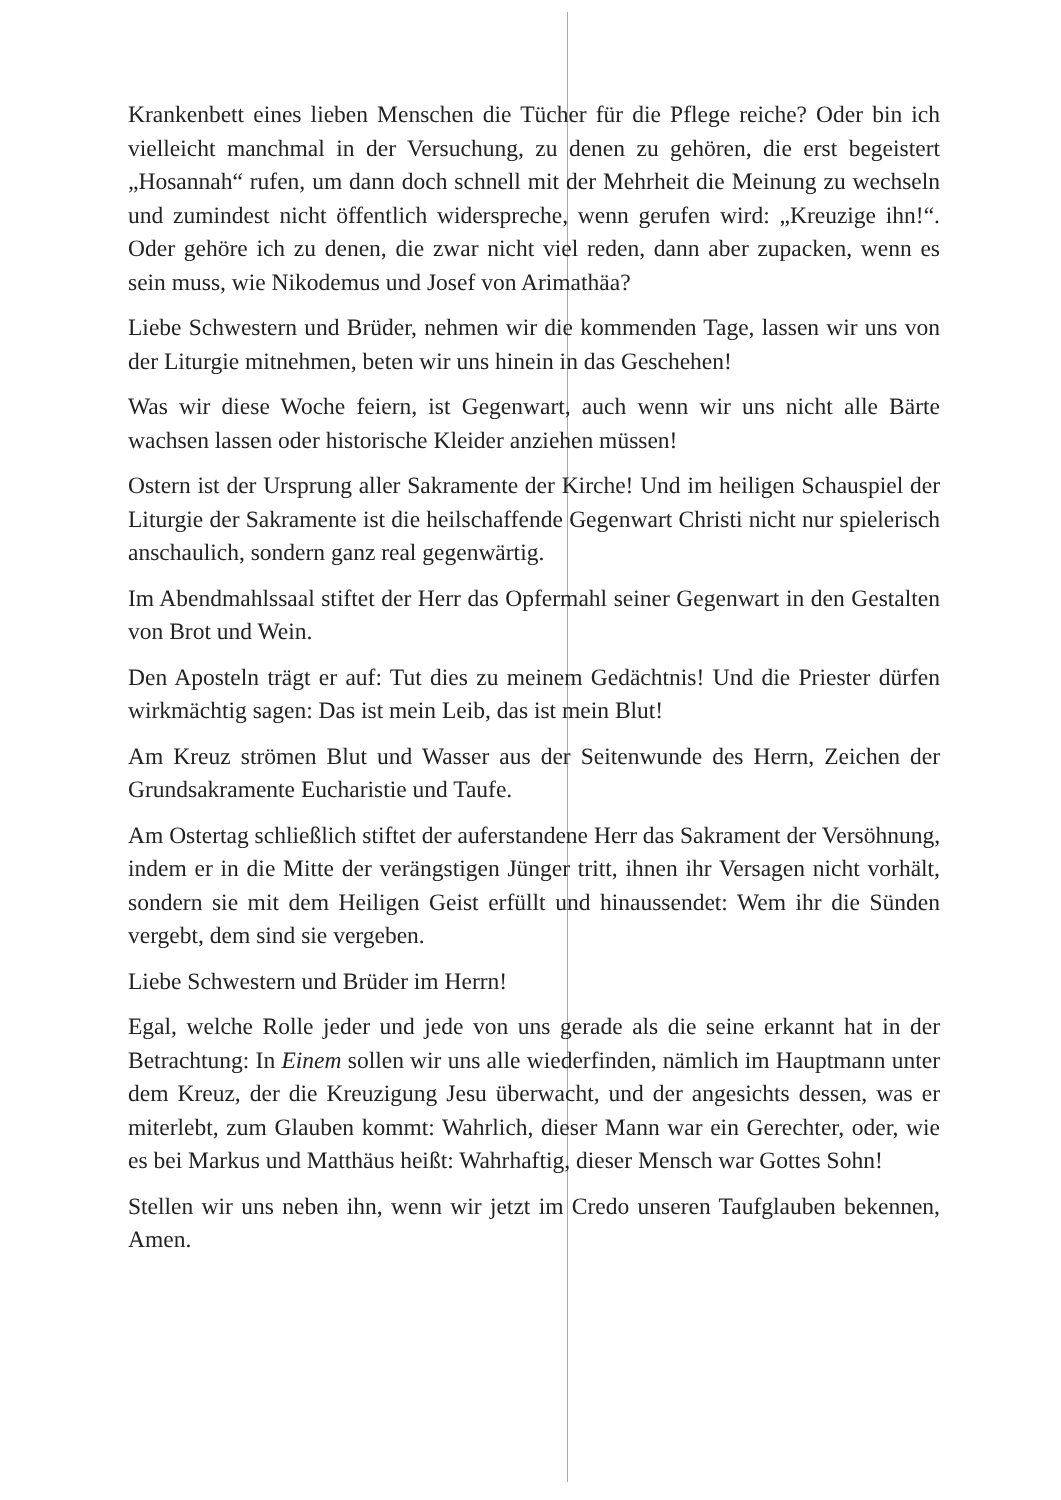Krankenbett eines lieben Menschen die Tücher für die Pflege reiche? Oder bin ich vielleicht manchmal in der Versuchung, zu denen zu gehören, die erst begeistert „Hosannah“ rufen, um dann doch schnell mit der Mehrheit die Meinung zu wechseln und zumindest nicht öffentlich widerspreche, wenn gerufen wird: „Kreuzige ihn!“. Oder gehöre ich zu denen, die zwar nicht viel reden, dann aber zupacken, wenn es sein muss, wie Nikodemus und Josef von Arimathäa?
Liebe Schwestern und Brüder, nehmen wir die kommenden Tage, lassen wir uns von der Liturgie mitnehmen, beten wir uns hinein in das Geschehen!
Was wir diese Woche feiern, ist Gegenwart, auch wenn wir uns nicht alle Bärte wachsen lassen oder historische Kleider anziehen müssen!
Ostern ist der Ursprung aller Sakramente der Kirche! Und im heiligen Schauspiel der Liturgie der Sakramente ist die heilschaffende Gegenwart Christi nicht nur spielerisch anschaulich, sondern ganz real gegenwärtig.
Im Abendmahlssaal stiftet der Herr das Opfermahl seiner Gegenwart in den Gestalten von Brot und Wein.
Den Aposteln trägt er auf: Tut dies zu meinem Gedächtnis! Und die Priester dürfen wirkmächtig sagen: Das ist mein Leib, das ist mein Blut!
Am Kreuz strömen Blut und Wasser aus der Seitenwunde des Herrn, Zeichen der Grundsakramente Eucharistie und Taufe.
Am Ostertag schließlich stiftet der auferstandene Herr das Sakrament der Versöhnung, indem er in die Mitte der verängstigen Jünger tritt, ihnen ihr Versagen nicht vorhält, sondern sie mit dem Heiligen Geist erfüllt und hinaussendet: Wem ihr die Sünden vergebt, dem sind sie vergeben.
Liebe Schwestern und Brüder im Herrn!
Egal, welche Rolle jeder und jede von uns gerade als die seine erkannt hat in der Betrachtung: In Einem sollen wir uns alle wiederfinden, nämlich im Hauptmann unter dem Kreuz, der die Kreuzigung Jesu überwacht, und der angesichts dessen, was er miterlebt, zum Glauben kommt: Wahrlich, dieser Mann war ein Gerechter, oder, wie es bei Markus und Matthäus heißt: Wahrhaftig, dieser Mensch war Gottes Sohn!
Stellen wir uns neben ihn, wenn wir jetzt im Credo unseren Taufglauben bekennen, Amen.